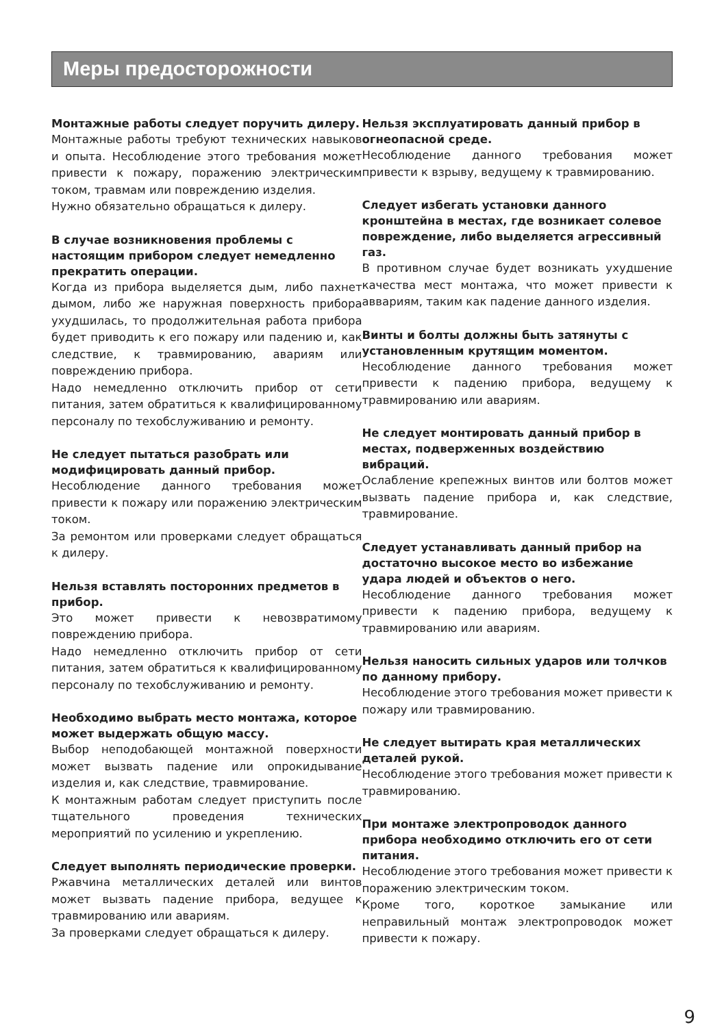Меры предосторожности
Монтажные работы следует поручить дилеру.
Монтажные работы требуют технических навыков и опыта. Несоблюдение этого требования может привести к пожару, поражению электрическим током, травмам или повреждению изделия.
Нужно обязательно обращаться к дилеру.
В случае возникновения проблемы с настоящим прибором следует немедленно прекратить операции.
Когда из прибора выделяется дым, либо пахнет дымом, либо же наружная поверхность прибора ухудшилась, то продолжительная работа прибора будет приводить к его пожару или падению и, как следствие, к травмированию, авариям или повреждению прибора.
Надо немедленно отключить прибор от сети питания, затем обратиться к квалифицированному персоналу по техобслуживанию и ремонту.
Не следует пытаться разобрать или модифицировать данный прибор.
Несоблюдение данного требования может привести к пожару или поражению электрическим током.
За ремонтом или проверками следует обращаться к дилеру.
Нельзя вставлять посторонних предметов в прибор.
Это может привести к невозвратимому повреждению прибора.
Надо немедленно отключить прибор от сети питания, затем обратиться к квалифицированному персоналу по техобслуживанию и ремонту.
Необходимо выбрать место монтажа, которое может выдержать общую массу.
Выбор неподобающей монтажной поверхности может вызвать падение или опрокидывание изделия и, как следствие, травмирование.
К монтажным работам следует приступить после тщательного проведения технических мероприятий по усилению и укреплению.
Следует выполнять периодические проверки.
Ржавчина металлических деталей или винтов может вызвать падение прибора, ведущее к травмированию или авариям.
За проверками следует обращаться к дилеру.
Нельзя эксплуатировать данный прибор в огнеопасной среде.
Несоблюдение данного требования может привести к взрыву, ведущему к травмированию.
Следует избегать установки данного кронштейна в местах, где возникает солевое повреждение, либо выделяется агрессивный газ.
В противном случае будет возникать ухудшение качества мест монтажа, что может привести к аввариям, таким как падение данного изделия.
Винты и болты должны быть затянуты с установленным крутящим моментом.
Несоблюдение данного требования может привести к падению прибора, ведущему к травмированию или авариям.
Не следует монтировать данный прибор в местах, подверженных воздействию вибраций.
Ослабление крепежных винтов или болтов может вызвать падение прибора и, как следствие, травмирование.
Следует устанавливать данный прибор на достаточно высокое место во избежание удара людей и объектов о него.
Несоблюдение данного требования может привести к падению прибора, ведущему к травмированию или авариям.
Нельзя наносить сильных ударов или толчков по данному прибору.
Несоблюдение этого требования может привести к пожару или травмированию.
Не следует вытирать края металлических деталей рукой.
Несоблюдение этого требования может привести к травмированию.
При монтаже электропроводок данного прибора необходимо отключить его от сети питания.
Несоблюдение этого требования может привести к поражению электрическим током.
Кроме того, короткое замыкание или неправильный монтаж электропроводок может привести к пожару.
9